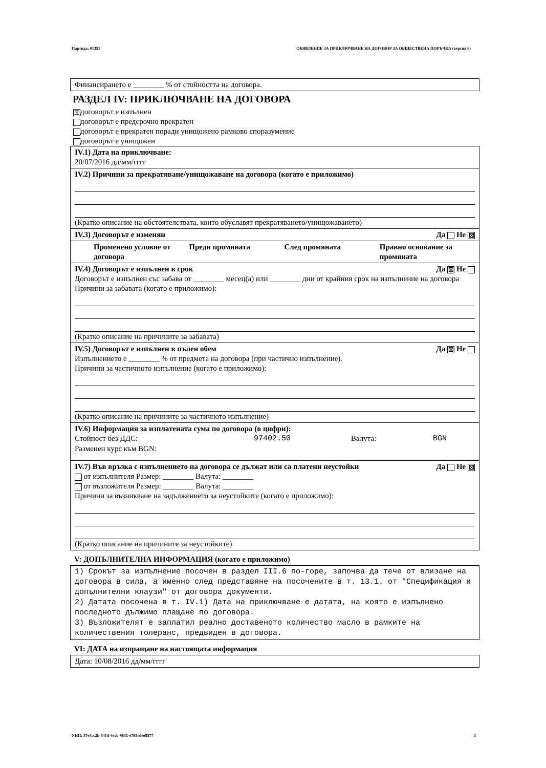Партида: 01351 ОБЯВЛЕНИЕ ЗА ПРИКЛЮЧВАНЕ НА ДОГОВОР ЗА ОБЩЕСТВЕНА ПОРЪЧКА (версия 6)
Финансирането е ________ % от стойността на договора.
РАЗДЕЛ IV: ПРИКЛЮЧВАНЕ НА ДОГОВОРА
☒ договорът е изпълнен
договорът е предсрочно прекратен
договорът е прекратен поради унищожено рамково споразумение
договорът е унищожен
IV.1) Дата на приключване:
20/07/2016 дд/мм/гггг
IV.2) Причини за прекратяване/унищожаване на договора (когато е приложимо)
(Кратко описание на обстоятелствата, които обуславят прекратяването/унищожаването)
Да Не ☒ IV.3) Договорът е изменян
Променено условие от договора
Преди промяната След промяната Правно основание за промяната
Да ☒ Не IV.4) Договорът е изпълнен в срок
Договорът е изпълнен със забава от ________ месец(а) или ________ дни от крайния срок на изпълнение на договора
Причини за забавата (когато е приложимо):
(Кратко описание на причините за забавата)
Да ☒ Не IV.5) Договорът е изпълнен в пълен обем
Изпълнението е ________ % от предмета на договора (при частично изпълнение).
Причини за частичното изпълнение (когато е приложимо):
(Кратко описание на причините за частичното изпълнение)
IV.6) Информация за изплатената сума по договора (в цифри):
Стойност без ДДС: 97402.50 Валута: BGN
Разменен курс към BGN:
Да Не ☒ IV.7) Във връзка с изпълнението на договора се дължат или са платени неустойки
от изпълнителя Размер: ________ Валута: ________
от възложителя Размер: ________ Валута: ________
Причини за възникване на задължението за неустойките (когато е приложимо):
(Кратко описание на причините за неустойките)
V: ДОПЪЛНИТЕЛНА ИНФОРМАЦИЯ (когато е приложимо)
1) Срокът за изпълнение посочен в раздел III.6 по-горе, започва да тече от влизане на договора в сила, а именно след представяне на посочените в т. 13.1. от "Спецификация и допълнителни клаузи" от договора документи.
2) Датата посочена в т. IV.1) Дата на приключване е датата, на която е изпълнено последното дължимо плащане по договора.
3) Възложителят е заплатил реално доставеното количество масло в рамките на количествения толеранс, предвиден в договора.
VI: ДАТА на изпращане на настоящата информация
Дата: 10/08/2016 дд/мм/гггг
УНП: 57e4cc2b-841d-4edc-9631-e785cdee8577 3